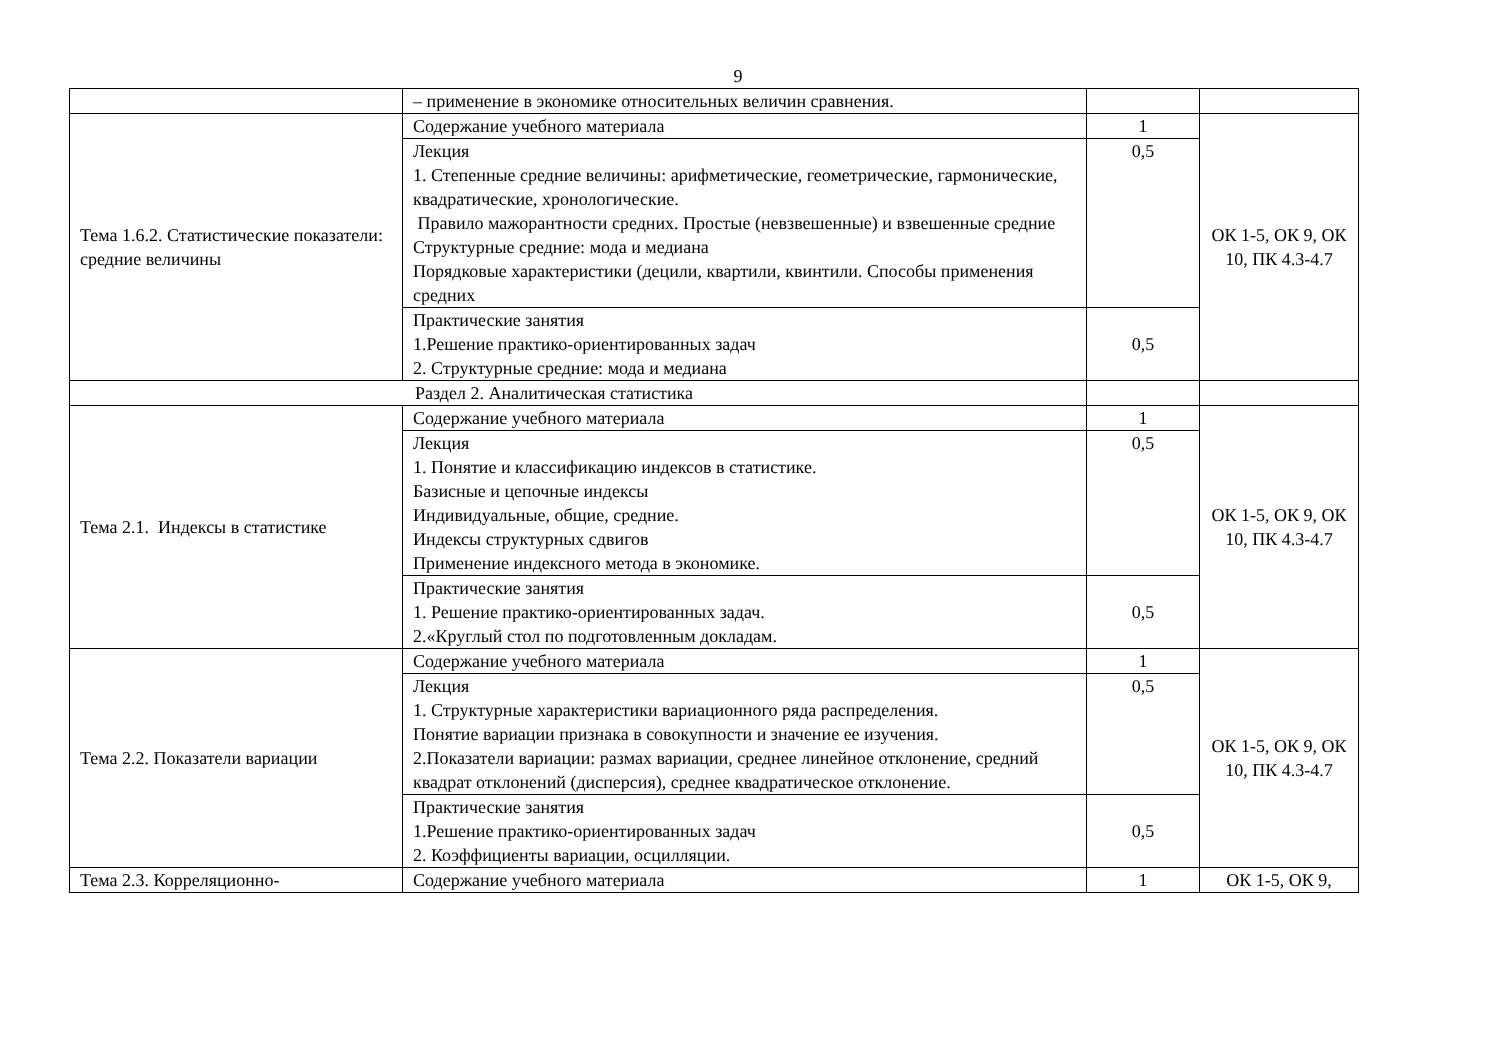9
| | – применение в экономике относительных величин сравнения. | | |
| Тема 1.6.2. Статистические показатели: средние величины | Содержание учебного материала | 1 | ОК 1-5, ОК 9, ОК 10, ПК 4.3-4.7 |
| | Лекция 1. Степенные средние величины: арифметические, геометрические, гармонические, квадратические, хронологические. Правило мажорантности средних. Простые (невзвешенные) и взвешенные средние Структурные средние: мода и медиана Порядковые характеристики (децили, квартили, квинтили. Способы применения средних | 0,5 | |
| | Практические занятия 1.Решение практико-ориентированных задач 2. Структурные средние: мода и медиана | 0,5 | |
| Раздел 2. Аналитическая статистика | | | |
| Тема 2.1. Индексы в статистике | Содержание учебного материала | 1 | ОК 1-5, ОК 9, ОК 10, ПК 4.3-4.7 |
| | Лекция 1. Понятие и классификацию индексов в статистике. Базисные и цепочные индексы Индивидуальные, общие, средние. Индексы структурных сдвигов Применение индексного метода в экономике. | 0,5 | |
| | Практические занятия 1. Решение практико-ориентированных задач. 2.«Круглый стол по подготовленным докладам. | 0,5 | |
| Тема 2.2. Показатели вариации | Содержание учебного материала | 1 | ОК 1-5, ОК 9, ОК 10, ПК 4.3-4.7 |
| | Лекция 1. Структурные характеристики вариационного ряда распределения. Понятие вариации признака в совокупности и значение ее изучения. 2.Показатели вариации: размах вариации, среднее линейное отклонение, средний квадрат отклонений (дисперсия), среднее квадратическое отклонение. | 0,5 | |
| | Практические занятия 1.Решение практико-ориентированных задач 2. Коэффициенты вариации, осцилляции. | 0,5 | |
| Тема 2.3. Корреляционно- | Содержание учебного материала | 1 | ОК 1-5, ОК 9, |